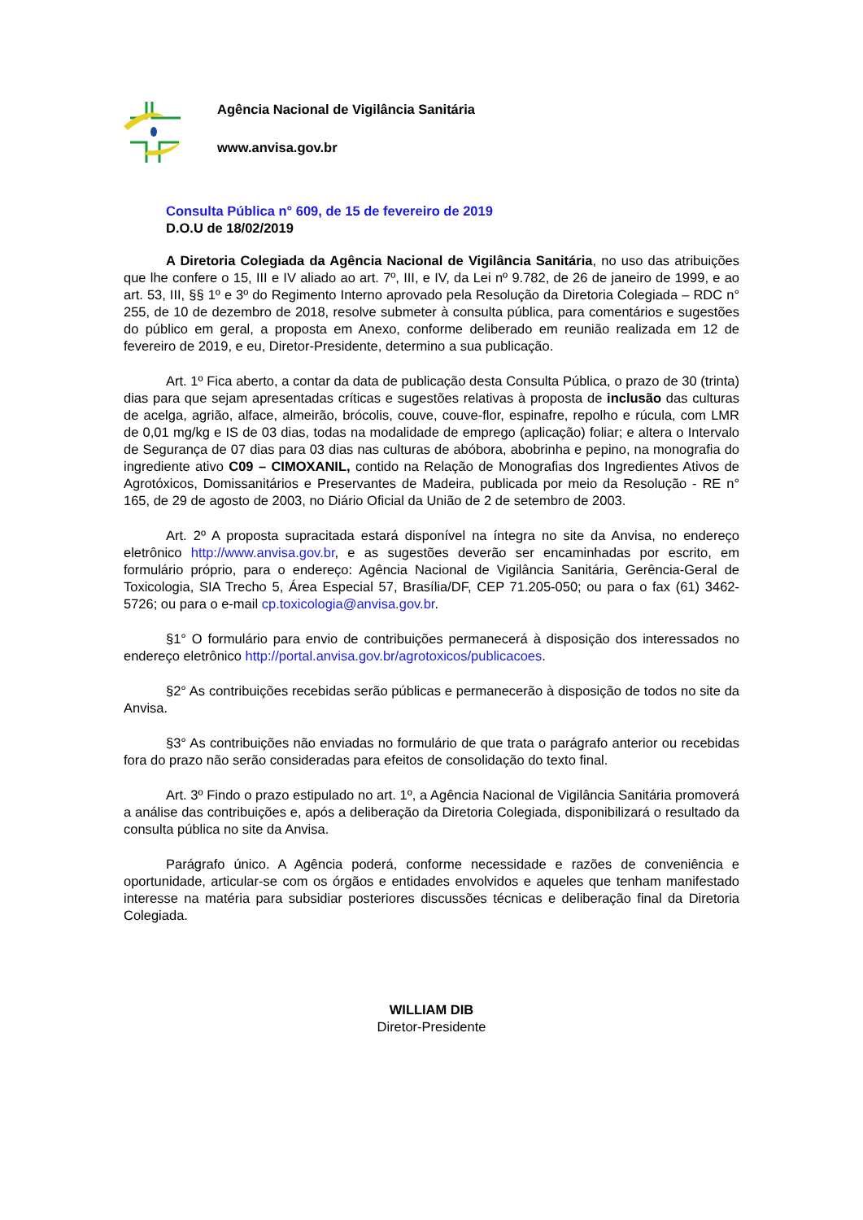Agência Nacional de Vigilância Sanitária
www.anvisa.gov.br
Consulta Pública n° 609, de 15 de fevereiro de 2019
D.O.U de 18/02/2019
A Diretoria Colegiada da Agência Nacional de Vigilância Sanitária, no uso das atribuições que lhe confere o 15, III e IV aliado ao art. 7º, III, e IV, da Lei nº 9.782, de 26 de janeiro de 1999, e ao art. 53, III, §§ 1º e 3º do Regimento Interno aprovado pela Resolução da Diretoria Colegiada – RDC n° 255, de 10 de dezembro de 2018, resolve submeter à consulta pública, para comentários e sugestões do público em geral, a proposta em Anexo, conforme deliberado em reunião realizada em 12 de fevereiro de 2019, e eu, Diretor-Presidente, determino a sua publicação.
Art. 1º Fica aberto, a contar da data de publicação desta Consulta Pública, o prazo de 30 (trinta) dias para que sejam apresentadas críticas e sugestões relativas à proposta de inclusão das culturas de acelga, agrião, alface, almeirão, brócolis, couve, couve-flor, espinafre, repolho e rúcula, com LMR de 0,01 mg/kg e IS de 03 dias, todas na modalidade de emprego (aplicação) foliar; e altera o Intervalo de Segurança de 07 dias para 03 dias nas culturas de abóbora, abobrinha e pepino, na monografia do ingrediente ativo C09 – CIMOXANIL, contido na Relação de Monografias dos Ingredientes Ativos de Agrotóxicos, Domissanitários e Preservantes de Madeira, publicada por meio da Resolução - RE n° 165, de 29 de agosto de 2003, no Diário Oficial da União de 2 de setembro de 2003.
Art. 2º A proposta supracitada estará disponível na íntegra no site da Anvisa, no endereço eletrônico http://www.anvisa.gov.br, e as sugestões deverão ser encaminhadas por escrito, em formulário próprio, para o endereço: Agência Nacional de Vigilância Sanitária, Gerência-Geral de Toxicologia, SIA Trecho 5, Área Especial 57, Brasília/DF, CEP 71.205-050; ou para o fax (61) 3462-5726; ou para o e-mail cp.toxicologia@anvisa.gov.br.
§1° O formulário para envio de contribuições permanecerá à disposição dos interessados no endereço eletrônico http://portal.anvisa.gov.br/agrotoxicos/publicacoes.
§2° As contribuições recebidas serão públicas e permanecerão à disposição de todos no site da Anvisa.
§3° As contribuições não enviadas no formulário de que trata o parágrafo anterior ou recebidas fora do prazo não serão consideradas para efeitos de consolidação do texto final.
Art. 3º Findo o prazo estipulado no art. 1º, a Agência Nacional de Vigilância Sanitária promoverá a análise das contribuições e, após a deliberação da Diretoria Colegiada, disponibilizará o resultado da consulta pública no site da Anvisa.
Parágrafo único. A Agência poderá, conforme necessidade e razões de conveniência e oportunidade, articular-se com os órgãos e entidades envolvidos e aqueles que tenham manifestado interesse na matéria para subsidiar posteriores discussões técnicas e deliberação final da Diretoria Colegiada.
WILLIAM DIB
Diretor-Presidente